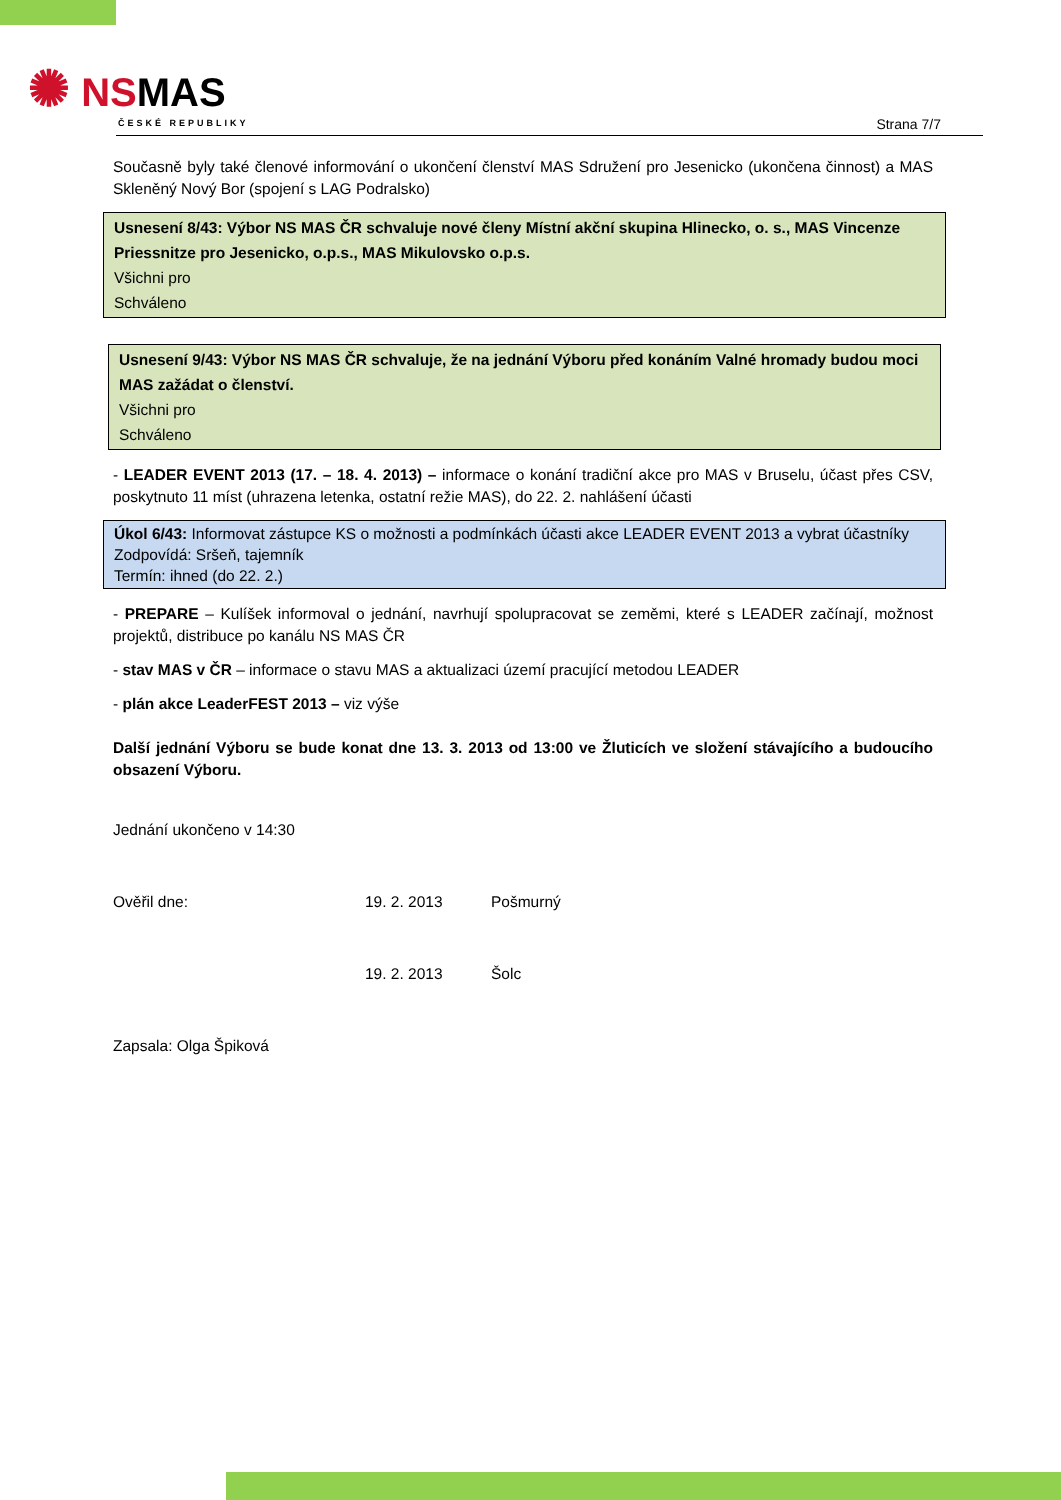✺ NSMAS
ČESKÉ REPUBLIKY
Strana 7/7
Současně byly také členové informování o ukončení členství MAS Sdružení pro Jesenicko (ukončena činnost) a MAS Skleněný Nový Bor (spojení s LAG Podralsko)
Usnesení 8/43: Výbor NS MAS ČR schvaluje nové členy Místní akční skupina Hlinecko, o. s., MAS Vincenze Priessnitze pro Jesenicko, o.p.s., MAS Mikulovsko o.p.s.
Všichni pro
Schváleno
Usnesení 9/43: Výbor NS MAS ČR schvaluje, že na jednání Výboru před konáním Valné hromady budou moci MAS zažádat o členství.
Všichni pro
Schváleno
- LEADER EVENT 2013 (17. – 18. 4. 2013) – informace o konání tradiční akce pro MAS v Bruselu, účast přes CSV, poskytnuto 11 míst (uhrazena letenka, ostatní režie MAS), do 22. 2. nahlášení účasti
Úkol 6/43: Informovat zástupce KS o možnosti a podmínkách účasti akce LEADER EVENT 2013 a vybrat účastníky
Zodpovídá: Sršeň, tajemník
Termín: ihned (do 22. 2.)
- PREPARE – Kulíšek informoval o jednání, navrhují spolupracovat se zeměmi, které s LEADER začínají, možnost projektů, distribuce po kanálu NS MAS ČR
- stav MAS v ČR – informace o stavu MAS a aktualizaci území pracující metodou LEADER
- plán akce LeaderFEST 2013 – viz výše
Další jednání Výboru se bude konat dne 13. 3. 2013 od 13:00 ve Žluticích ve složení stávajícího a budoucího obsazení Výboru.
Jednání ukončeno v 14:30
Ověřil dne: 19. 2. 2013 Pošmurný
19. 2. 2013 Šolc
Zapsala: Olga Špiková